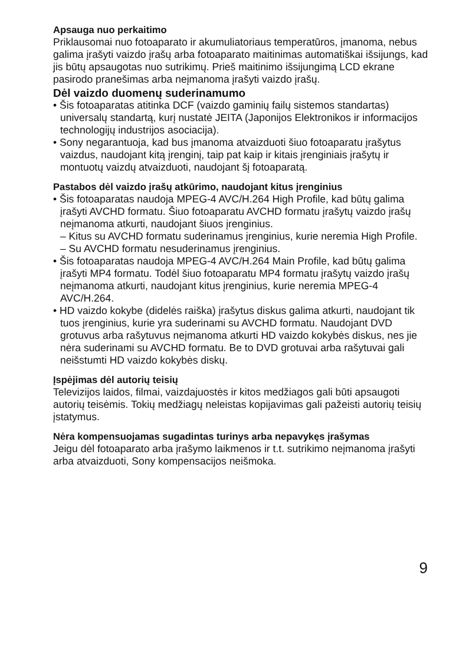Apsauga nuo perkaitimo
Priklausomai nuo fotoaparato ir akumuliatoriaus temperatūros, įmanoma, nebus galima įrašyti vaizdo įrašų arba fotoaparato maitinimas automatiškai išsijungs, kad jis būtų apsaugotas nuo sutrikimų. Prieš maitinimo išsijungimą LCD ekrane pasirodo pranešimas arba neįmanoma įrašyti vaizdo įrašų.
Dėl vaizdo duomenų suderinamumo
• Šis fotoaparatas atitinka DCF (vaizdo gaminių failų sistemos standartas) universalų standartą, kurį nustatė JEITA (Japonijos Elektronikos ir informacijos technologijų industrijos asociacija).
• Sony negarantuoja, kad bus įmanoma atvaizduoti šiuo fotoaparatu įrašytus vaizdus, naudojant kitą įrenginį, taip pat kaip ir kitais įrenginiais įrašytų ir montuotų vaizdų atvaizduoti, naudojant šį fotoaparatą.
Pastabos dėl vaizdo įrašų atkūrimo, naudojant kitus įrenginius
• Šis fotoaparatas naudoja MPEG-4 AVC/H.264 High Profile, kad būtų galima įrašyti AVCHD formatu. Šiuo fotoaparatu AVCHD formatu įrašytų vaizdo įrašų neįmanoma atkurti, naudojant šiuos įrenginius.
– Kitus su AVCHD formatu suderinamus įrenginius, kurie neremia High Profile.
– Su AVCHD formatu nesuderinamus įrenginius.
• Šis fotoaparatas naudoja MPEG-4 AVC/H.264 Main Profile, kad būtų galima įrašyti MP4 formatu. Todėl šiuo fotoaparatu MP4 formatu įrašytų vaizdo įrašų neįmanoma atkurti, naudojant kitus įrenginius, kurie neremia MPEG-4 AVC/H.264.
• HD vaizdo kokybe (didelės raiška) įrašytus diskus galima atkurti, naudojant tik tuos įrenginius, kurie yra suderinami su AVCHD formatu. Naudojant DVD grotuvus arba rašytuvus neįmanoma atkurti HD vaizdo kokybės diskus, nes jie nėra suderinami su AVCHD formatu. Be to DVD grotuvai arba rašytuvai gali neišstumti HD vaizdo kokybės diskų.
Įspėjimas dėl autorių teisių
Televizijos laidos, filmai, vaizdajuostės ir kitos medžiagos gali būti apsaugoti autorių teisėmis. Tokių medžiagų neleistas kopijavimas gali pažeisti autorių teisių įstatymus.
Nėra kompensuojamas sugadintas turinys arba nepavykęs įrašymas
Jeigu dėl fotoaparato arba įrašymo laikmenos ir t.t. sutrikimo neįmanoma įrašyti arba atvaizduoti, Sony kompensacijos neišmoka.
9